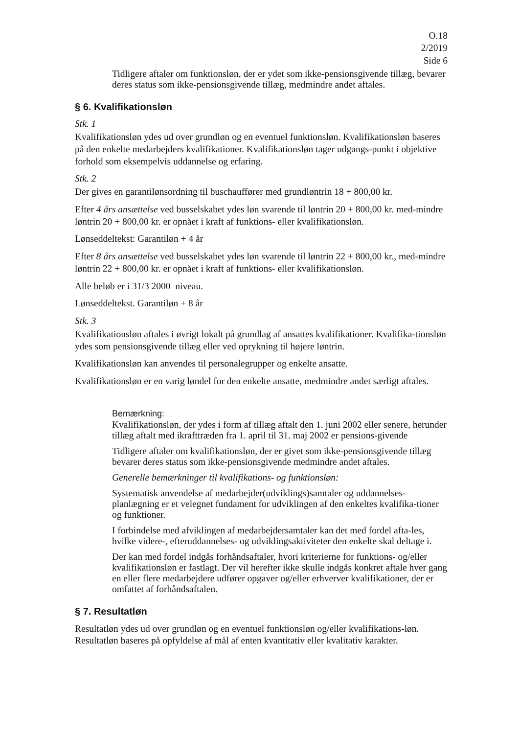O.18
2/2019
Side 6
Tidligere aftaler om funktionsløn, der er ydet som ikke-pensionsgivende tillæg, bevarer deres status som ikke-pensionsgivende tillæg, medmindre andet aftales.
§ 6. Kvalifikationsløn
Stk. 1
Kvalifikationsløn ydes ud over grundløn og en eventuel funktionsløn. Kvalifikationsløn baseres på den enkelte medarbejders kvalifikationer. Kvalifikationsløn tager udgangs-punkt i objektive forhold som eksempelvis uddannelse og erfaring.
Stk. 2
Der gives en garantilønsordning til buschauffører med grundløntrin 18 + 800,00 kr.
Efter 4 års ansættelse ved busselskabet ydes løn svarende til løntrin 20 + 800,00 kr. med-mindre løntrin 20 + 800,00 kr. er opnået i kraft af funktions- eller kvalifikationsløn.
Lønseddeltekst: Garantiløn + 4 år
Efter 8 års ansættelse ved busselskabet ydes løn svarende til løntrin 22 + 800,00 kr., med-mindre løntrin 22 + 800,00 kr. er opnået i kraft af funktions- eller kvalifikationsløn.
Alle beløb er i 31/3 2000–niveau.
Lønseddeltekst. Garantiløn + 8 år
Stk. 3
Kvalifikationsløn aftales i øvrigt lokalt på grundlag af ansattes kvalifikationer. Kvalifika-tionsløn ydes som pensionsgivende tillæg eller ved oprykning til højere løntrin.
Kvalifikationsløn kan anvendes til personalegrupper og enkelte ansatte.
Kvalifikationsløn er en varig løndel for den enkelte ansatte, medmindre andet særligt aftales.
Bemærkning:
Kvalifikationsløn, der ydes i form af tillæg aftalt den 1. juni 2002 eller senere, herunder tillæg aftalt med ikrafttræden fra 1. april til 31. maj 2002 er pensions-givende
Tidligere aftaler om kvalifikationsløn, der er givet som ikke-pensionsgivende tillæg bevarer deres status som ikke-pensionsgivende medmindre andet aftales.
Generelle bemærkninger til kvalifikations- og funktionsløn:
Systematisk anvendelse af medarbejder(udviklings)samtaler og uddannelses-planlægning er et velegnet fundament for udviklingen af den enkeltes kvalifika-tioner og funktioner.
I forbindelse med afviklingen af medarbejdersamtaler kan det med fordel afta-les, hvilke videre-, efteruddannelses- og udviklingsaktiviteter den enkelte skal deltage i.
Der kan med fordel indgås forhåndsaftaler, hvori kriterierne for funktions- og/eller kvalifikationsløn er fastlagt. Der vil herefter ikke skulle indgås konkret aftale hver gang en eller flere medarbejdere udfører opgaver og/eller erhverver kvalifikationer, der er omfattet af forhåndsaftalen.
§ 7. Resultatløn
Resultatløn ydes ud over grundløn og en eventuel funktionsløn og/eller kvalifikations-løn. Resultatløn baseres på opfyldelse af mål af enten kvantitativ eller kvalitativ karakter.